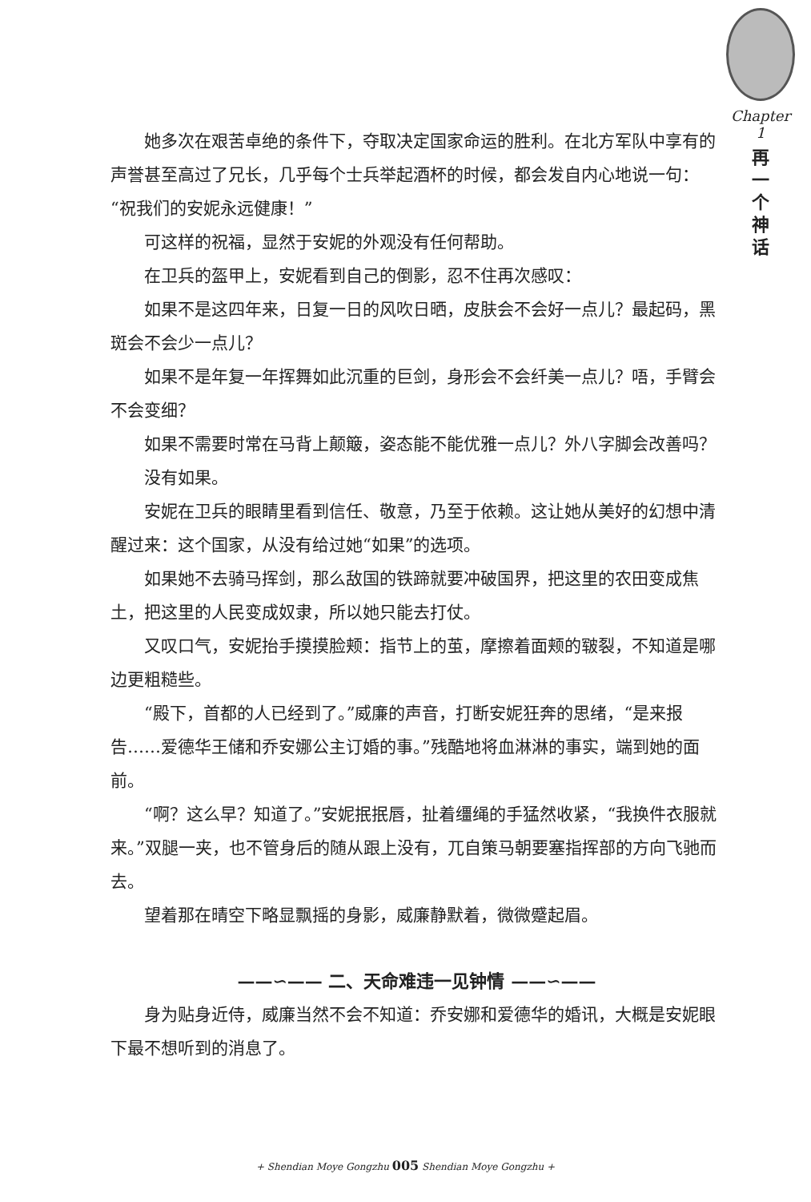Chapter 1
再一个神话
她多次在艰苦卓绝的条件下，夺取决定国家命运的胜利。在北方军队中享有的声誉甚至高过了兄长，几乎每个士兵举起酒杯的时候，都会发自内心地说一句：“祝我们的安妮永远健康！”
可这样的祝福，显然于安妮的外观没有任何帮助。
在卫兵的盔甲上，安妮看到自己的倒影，忍不住再次感叹：
如果不是这四年来，日复一日的风吹日晒，皮肤会不会好一点儿？最起码，黑斑会不会少一点儿？
如果不是年复一年挥舞如此沉重的巨剑，身形会不会纤美一点儿？唔，手臂会不会变细？
如果不需要时常在马背上颠簸，姿态能不能优雅一点儿？外八字脚会改善吗？
没有如果。
安妮在卫兵的眼睛里看到信任、敬意，乃至于依赖。这让她从美好的幻想中清醒过来：这个国家，从没有给过她“如果”的选项。
如果她不去骑马挥剑，那么敌国的铁蹄就要冲破国界，把这里的农田变成焦土，把这里的人民变成奴隶，所以她只能去打仗。
又叹口气，安妮抬手摸摸脸颊：指节上的茧，摩擦着面颊的皲裂，不知道是哪边更粗糙些。
“殿下，首都的人已经到了。”威廉的声音，打断安妮狂奔的思绪，“是来报告……爱德华王储和乔安娜公主订婚的事。”残酷地将血淋淋的事实，端到她的面前。
“啊？这么早？知道了。”安妮抿抿唇，扯着缰绳的手猛然收紧，“我换件衣服就来。”双腿一夹，也不管身后的随从跟上没有，兀自策马朝要塞指挥部的方向飞驰而去。
望着那在晴空下略显飘摇的身影，威廉静默着，微微蹙起眉。
——∽—— 二、天命难违一见钟情 ——∽——
身为贴身近侍，威廉当然不会不知道：乔安娜和爱德华的婚讯，大概是安妮眼下最不想听到的消息了。
+ Shendian Moye Gongzhu 005 Shendian Moye Gongzhu +